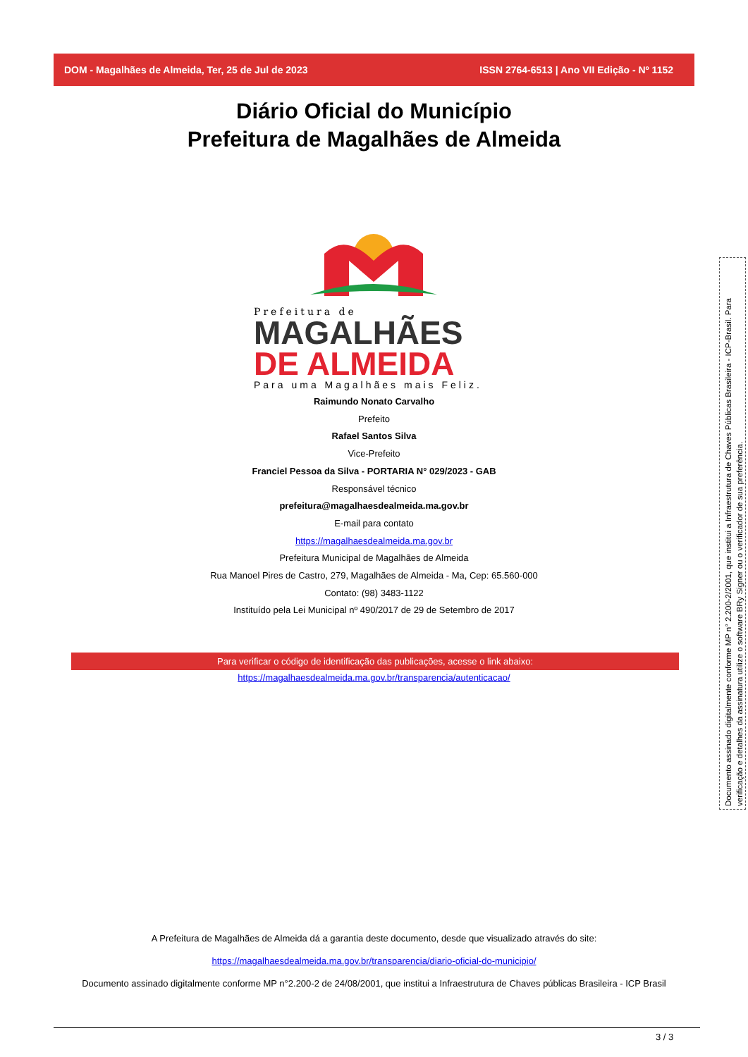DOM - Magalhães de Almeida, Ter, 25 de Jul de 2023 ISSN 2764-6513 | Ano VII Edição - Nº 1152
Diário Oficial do Município
Prefeitura de Magalhães de Almeida
Prefeitura de
MAGALHÃES
DE ALMEIDA
Para uma Magalhães mais Feliz.
Raimundo Nonato Carvalho
Prefeito
Rafael Santos Silva
Vice-Prefeito
Franciel Pessoa da Silva - PORTARIA N° 029/2023 - GAB
Responsável técnico
prefeitura@magalhaesdealmeida.ma.gov.br
E-mail para contato
https://magalhaesdealmeida.ma.gov.br
Prefeitura Municipal de Magalhães de Almeida
Rua Manoel Pires de Castro, 279, Magalhães de Almeida - Ma, Cep: 65.560-000
Contato: (98) 3483-1122
Instituído pela Lei Municipal nº 490/2017 de 29 de Setembro de 2017
Para verificar o código de identificação das publicações, acesse o link abaixo:
https://magalhaesdealmeida.ma.gov.br/transparencia/autenticacao/
A Prefeitura de Magalhães de Almeida dá a garantia deste documento, desde que visualizado através do site:
https://magalhaesdealmeida.ma.gov.br/transparencia/diario-oficial-do-municipio/
Documento assinado digitalmente conforme MP n°2.200-2 de 24/08/2001, que institui a Infraestrutura de Chaves públicas Brasileira - ICP Brasil
Documento assinado digitalmente conforme MP n° 2.200-2/2001, que institui a Infraestrutura de Chaves Públicas Brasileira - ICP-Brasil. Para verificação e detalhes da assinatura utilize o software BRy Signer ou o verificador de sua preferência.
3 / 3